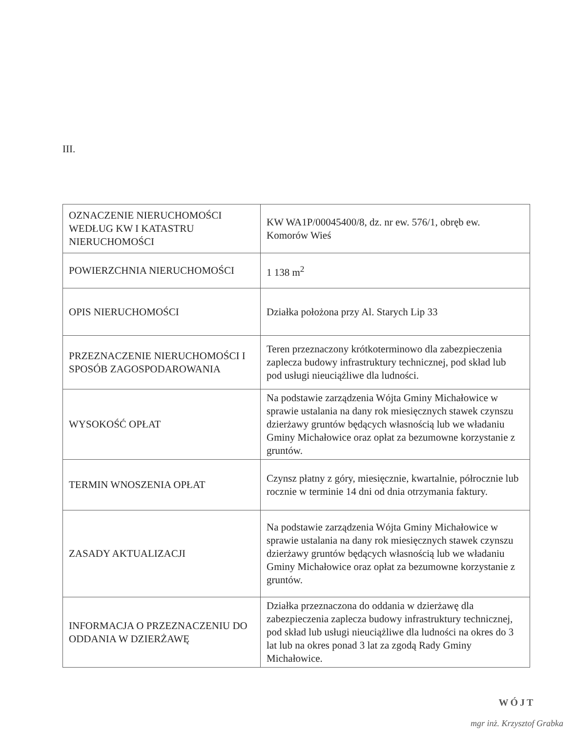III.
| OZNACZENIE NIERUCHOMOŚCI WEDŁUG KW I KATASTRU NIERUCHOMOŚCI | KW WA1P/00045400/8, dz. nr ew. 576/1, obręb ew. Komorów Wieś |
| POWIERZCHNIA NIERUCHOMOŚCI | 1 138 m<sup>2</sup> |
| OPIS NIERUCHOMOŚCI | Działka położona przy Al. Starych Lip 33 |
| PRZEZNACZENIE NIERUCHOMOŚCI I SPOSÓB ZAGOSPODAROWANIA | Teren przeznaczony krótkoterminowo dla zabezpieczenia zaplecza budowy infrastruktury technicznej, pod skład lub pod usługi nieuciążliwe dla ludności. |
| WYSOKOŚĆ OPŁAT | Na podstawie zarządzenia Wójta Gminy Michałowice w sprawie ustalania na dany rok miesięcznych stawek czynszu dzierżawy gruntów będących własnością lub we władaniu Gminy Michałowice oraz opłat za bezumowne korzystanie z gruntów. |
| TERMIN WNOSZENIA OPŁAT | Czynsz płatny z góry, miesięcznie, kwartalnie, półrocznie lub rocznie w terminie 14 dni od dnia otrzymania faktury. |
| ZASADY AKTUALIZACJI | Na podstawie zarządzenia Wójta Gminy Michałowice w sprawie ustalania na dany rok miesięcznych stawek czynszu dzierżawy gruntów będących własnością lub we władaniu Gminy Michałowice oraz opłat za bezumowne korzystanie z gruntów. |
| INFORMACJA O PRZEZNACZENIU DO ODDANIA W DZIERŻAWĘ | Działka przeznaczona do oddania w dzierżawę dla zabezpieczenia zaplecza budowy infrastruktury technicznej, pod skład lub usługi nieuciążliwe dla ludności na okres do 3 lat lub na okres ponad 3 lat za zgodą Rady Gminy Michałowice. |
WÓJT
mgr inż. Krzysztof Grabka